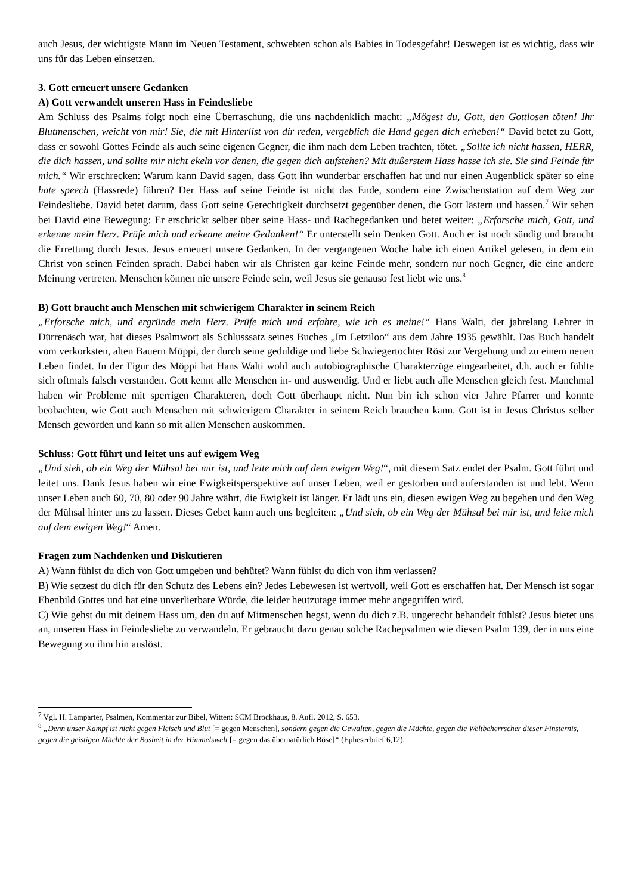auch Jesus, der wichtigste Mann im Neuen Testament, schwebten schon als Babies in Todesgefahr! Deswegen ist es wichtig, dass wir uns für das Leben einsetzen.
3. Gott erneuert unsere Gedanken
A) Gott verwandelt unseren Hass in Feindesliebe
Am Schluss des Psalms folgt noch eine Überraschung, die uns nachdenklich macht: „Mögest du, Gott, den Gottlosen töten! Ihr Blutmenschen, weicht von mir! Sie, die mit Hinterlist von dir reden, vergeblich die Hand gegen dich erheben!“ David betet zu Gott, dass er sowohl Gottes Feinde als auch seine eigenen Gegner, die ihm nach dem Leben trachten, tötet. „Sollte ich nicht hassen, HERR, die dich hassen, und sollte mir nicht ekeln vor denen, die gegen dich aufstehen? Mit äußerstem Hass hasse ich sie. Sie sind Feinde für mich.“ Wir erschrecken: Warum kann David sagen, dass Gott ihn wunderbar erschaffen hat und nur einen Augenblick später so eine hate speech (Hassrede) führen? Der Hass auf seine Feinde ist nicht das Ende, sondern eine Zwischenstation auf dem Weg zur Feindesliebe. David betet darum, dass Gott seine Gerechtigkeit durchsetzt gegenüber denen, die Gott lästern und hassen.<sup>7</sup> Wir sehen bei David eine Bewegung: Er erschrickt selber über seine Hass- und Rachegedanken und betet weiter: „Erforsche mich, Gott, und erkenne mein Herz. Prüfe mich und erkenne meine Gedanken!“ Er unterstellt sein Denken Gott. Auch er ist noch sündig und braucht die Errettung durch Jesus. Jesus erneuert unsere Gedanken. In der vergangenen Woche habe ich einen Artikel gelesen, in dem ein Christ von seinen Feinden sprach. Dabei haben wir als Christen gar keine Feinde mehr, sondern nur noch Gegner, die eine andere Meinung vertreten. Menschen können nie unsere Feinde sein, weil Jesus sie genauso fest liebt wie uns.<sup>8</sup>
B) Gott braucht auch Menschen mit schwierigem Charakter in seinem Reich
„Erforsche mich, und ergründe mein Herz. Prüfe mich und erfahre, wie ich es meine!“ Hans Walti, der jahrelang Lehrer in Dürrenäsch war, hat dieses Psalmwort als Schlusssatz seines Buches „Im Letziloo“ aus dem Jahre 1935 gewählt. Das Buch handelt vom verkorksten, alten Bauern Möppi, der durch seine geduldige und liebe Schwiegertochter Rösi zur Vergebung und zu einem neuen Leben findet. In der Figur des Möppi hat Hans Walti wohl auch autobiographische Charakterzüge eingearbeitet, d.h. auch er fühlte sich oftmals falsch verstanden. Gott kennt alle Menschen in- und auswendig. Und er liebt auch alle Menschen gleich fest. Manchmal haben wir Probleme mit sperrigen Charakteren, doch Gott überhaupt nicht. Nun bin ich schon vier Jahre Pfarrer und konnte beobachten, wie Gott auch Menschen mit schwierigem Charakter in seinem Reich brauchen kann. Gott ist in Jesus Christus selber Mensch geworden und kann so mit allen Menschen auskommen.
Schluss: Gott führt und leitet uns auf ewigem Weg
„Und sieh, ob ein Weg der Mühsal bei mir ist, und leite mich auf dem ewigen Weg!“, mit diesem Satz endet der Psalm. Gott führt und leitet uns. Dank Jesus haben wir eine Ewigkeitsperspektive auf unser Leben, weil er gestorben und auferstanden ist und lebt. Wenn unser Leben auch 60, 70, 80 oder 90 Jahre währt, die Ewigkeit ist länger. Er lädt uns ein, diesen ewigen Weg zu begehen und den Weg der Mühsal hinter uns zu lassen. Dieses Gebet kann auch uns begleiten: „Und sieh, ob ein Weg der Mühsal bei mir ist, und leite mich auf dem ewigen Weg!“ Amen.
Fragen zum Nachdenken und Diskutieren
A) Wann fühlst du dich von Gott umgeben und behütet? Wann fühlst du dich von ihm verlassen?
B) Wie setzest du dich für den Schutz des Lebens ein? Jedes Lebewesen ist wertvoll, weil Gott es erschaffen hat. Der Mensch ist sogar Ebenbild Gottes und hat eine unverlierbare Würde, die leider heutzutage immer mehr angegriffen wird.
C) Wie gehst du mit deinem Hass um, den du auf Mitmenschen hegst, wenn du dich z.B. ungerecht behandelt fühlst? Jesus bietet uns an, unseren Hass in Feindesliebe zu verwandeln. Er gebraucht dazu genau solche Rachepsalmen wie diesen Psalm 139, der in uns eine Bewegung zu ihm hin auslöst.
<sup>7</sup> Vgl. H. Lamparter, Psalmen, Kommentar zur Bibel, Witten: SCM Brockhaus, 8. Aufl. 2012, S. 653.
<sup>8</sup> „Denn unser Kampf ist nicht gegen Fleisch und Blut [= gegen Menschen], sondern gegen die Gewalten, gegen die Mächte, gegen die Weltbeherrscher dieser Finsternis, gegen die geistigen Mächte der Bosheit in der Himmelswelt [= gegen das übernatürlich Böse]“ (Epheserbrief 6,12).